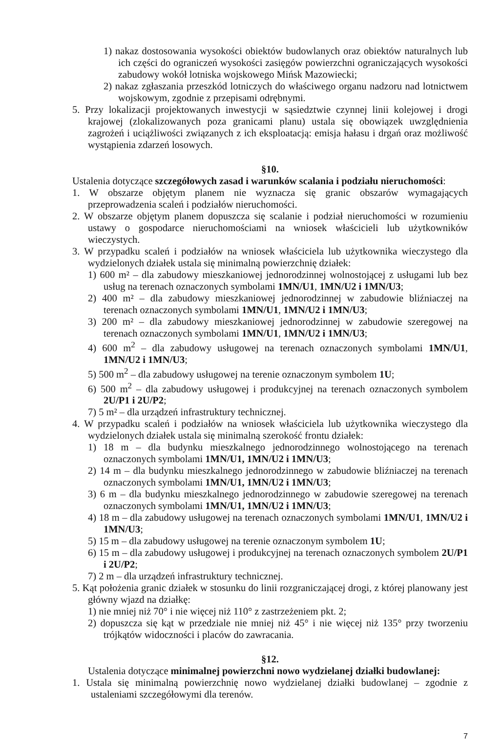1) nakaz dostosowania wysokości obiektów budowlanych oraz obiektów naturalnych lub ich części do ograniczeń wysokości zasięgów powierzchni ograniczających wysokości zabudowy wokół lotniska wojskowego Mińsk Mazowiecki;
2) nakaz zgłaszania przeszkód lotniczych do właściwego organu nadzoru nad lotnictwem wojskowym, zgodnie z przepisami odrębnymi.
5. Przy lokalizacji projektowanych inwestycji w sąsiedztwie czynnej linii kolejowej i drogi krajowej (zlokalizowanych poza granicami planu) ustala się obowiązek uwzględnienia zagrożeń i uciążliwości związanych z ich eksploatacją: emisja hałasu i drgań oraz możliwość wystąpienia zdarzeń losowych.
§10.
Ustalenia dotyczące szczegółowych zasad i warunków scalania i podziału nieruchomości:
1. W obszarze objętym planem nie wyznacza się granic obszarów wymagających przeprowadzenia scaleń i podziałów nieruchomości.
2. W obszarze objętym planem dopuszcza się scalanie i podział nieruchomości w rozumieniu ustawy o gospodarce nieruchomościami na wniosek właścicieli lub użytkowników wieczystych.
3. W przypadku scaleń i podziałów na wniosek właściciela lub użytkownika wieczystego dla wydzielonych działek ustala się minimalną powierzchnię działek:
1) 600 m² – dla zabudowy mieszkaniowej jednorodzinnej wolnostojącej z usługami lub bez usług na terenach oznaczonych symbolami 1MN/U1, 1MN/U2 i 1MN/U3;
2) 400 m² – dla zabudowy mieszkaniowej jednorodzinnej w zabudowie bliźniaczej na terenach oznaczonych symbolami 1MN/U1, 1MN/U2 i 1MN/U3;
3) 200 m² – dla zabudowy mieszkaniowej jednorodzinnej w zabudowie szeregowej na terenach oznaczonych symbolami 1MN/U1, 1MN/U2 i 1MN/U3;
4) 600 m<sup>2</sup> – dla zabudowy usługowej na terenach oznaczonych symbolami 1MN/U1, 1MN/U2 i 1MN/U3;
5) 500 m<sup>2</sup> – dla zabudowy usługowej na terenie oznaczonym symbolem 1U;
6) 500 m<sup>2</sup> – dla zabudowy usługowej i produkcyjnej na terenach oznaczonych symbolem 2U/P1 i 2U/P2;
7) 5 m² – dla urządzeń infrastruktury technicznej.
4. W przypadku scaleń i podziałów na wniosek właściciela lub użytkownika wieczystego dla wydzielonych działek ustala się minimalną szerokość frontu działek:
1) 18 m – dla budynku mieszkalnego jednorodzinnego wolnostojącego na terenach oznaczonych symbolami 1MN/U1, 1MN/U2 i 1MN/U3;
2) 14 m – dla budynku mieszkalnego jednorodzinnego w zabudowie bliźniaczej na terenach oznaczonych symbolami 1MN/U1, 1MN/U2 i 1MN/U3;
3) 6 m – dla budynku mieszkalnego jednorodzinnego w zabudowie szeregowej na terenach oznaczonych symbolami 1MN/U1, 1MN/U2 i 1MN/U3;
4) 18 m – dla zabudowy usługowej na terenach oznaczonych symbolami 1MN/U1, 1MN/U2 i 1MN/U3;
5) 15 m – dla zabudowy usługowej na terenie oznaczonym symbolem 1U;
6) 15 m – dla zabudowy usługowej i produkcyjnej na terenach oznaczonych symbolem 2U/P1 i 2U/P2;
7) 2 m – dla urządzeń infrastruktury technicznej.
5. Kąt położenia granic działek w stosunku do linii rozgraniczającej drogi, z której planowany jest główny wjazd na działkę:
1) nie mniej niż 70° i nie więcej niż 110° z zastrzeżeniem pkt. 2;
2) dopuszcza się kąt w przedziale nie mniej niż 45° i nie więcej niż 135° przy tworzeniu trójkątów widoczności i placów do zawracania.
§12.
Ustalenia dotyczące minimalnej powierzchni nowo wydzielanej działki budowlanej:
1. Ustala się minimalną powierzchnię nowo wydzielanej działki budowlanej – zgodnie z ustaleniami szczegółowymi dla terenów.
7